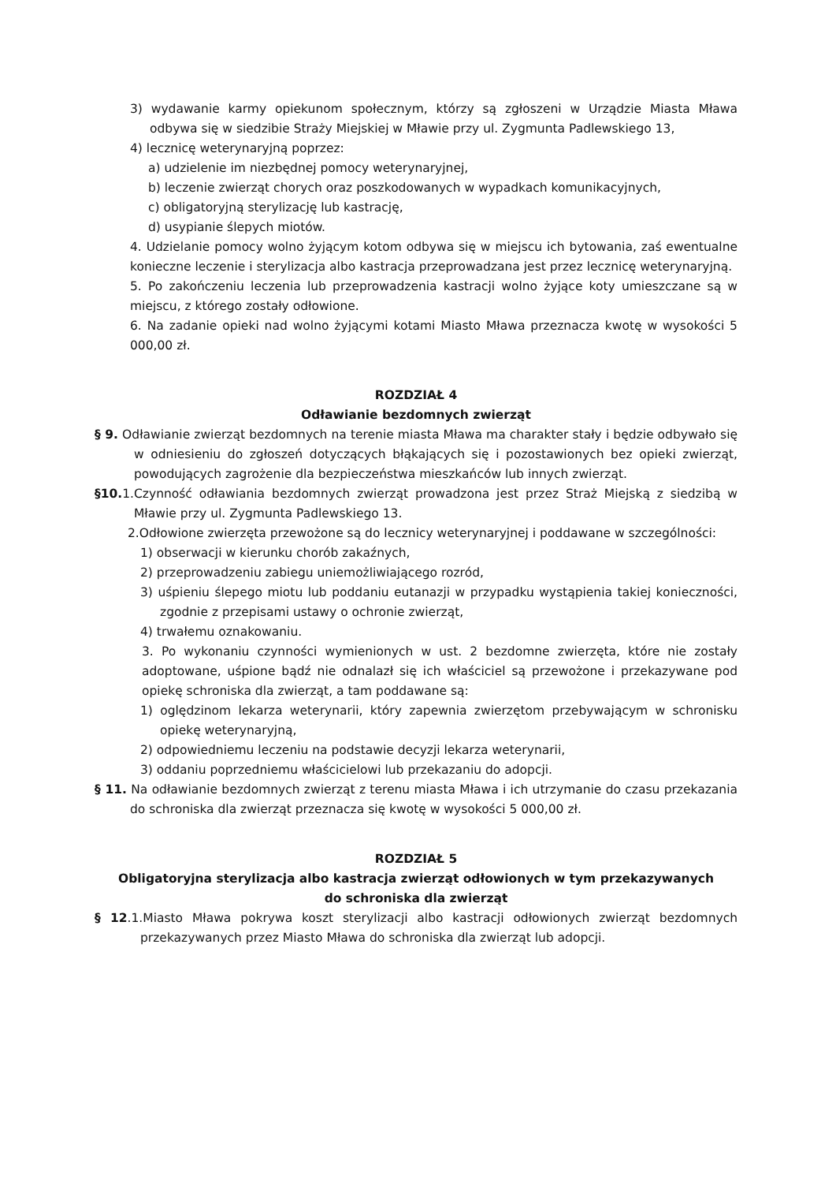3) wydawanie karmy opiekunom społecznym, którzy są zgłoszeni w Urządzie Miasta Mława odbywa się w siedzibie Straży Miejskiej w Mławie przy ul. Zygmunta Padlewskiego 13,
4) lecznicę weterynaryjną poprzez:
a) udzielenie im niezbędnej pomocy weterynaryjnej,
b) leczenie zwierząt chorych oraz poszkodowanych w wypadkach komunikacyjnych,
c) obligatoryjną sterylizację lub kastrację,
d) usypianie ślepych miotów.
4. Udzielanie pomocy wolno żyjącym kotom odbywa się w miejscu ich bytowania, zaś ewentualne konieczne leczenie i sterylizacja albo kastracja przeprowadzana jest przez lecznicę weterynaryjną.
5. Po zakończeniu leczenia lub przeprowadzenia kastracji wolno żyjące koty umieszczane są w miejscu, z którego zostały odłowione.
6. Na zadanie opieki nad wolno żyjącymi kotami Miasto Mława przeznacza kwotę w wysokości 5 000,00 zł.
ROZDZIAŁ 4
Odławianie bezdomnych zwierząt
§ 9. Odławianie zwierząt bezdomnych na terenie miasta Mława ma charakter stały i będzie odbywało się w odniesieniu do zgłoszeń dotyczących błąkających się i pozostawionych bez opieki zwierząt, powodujących zagrożenie dla bezpieczeństwa mieszkańców lub innych zwierząt.
§10. 1.Czynność odławiania bezdomnych zwierząt prowadzona jest przez Straż Miejską z siedzibą w Mławie przy ul. Zygmunta Padlewskiego 13.
2.Odłowione zwierzęta przewożone są do lecznicy weterynaryjnej i poddawane w szczególności:
1) obserwacji w kierunku chorób zakaźnych,
2) przeprowadzeniu zabiegu uniemożliwiającego rozród,
3) uśpieniu ślepego miotu lub poddaniu eutanazji w przypadku wystąpienia takiej konieczności, zgodnie z przepisami ustawy o ochronie zwierząt,
4) trwałemu oznakowaniu.
3. Po wykonaniu czynności wymienionych w ust. 2 bezdomne zwierzęta, które nie zostały adoptowane, uśpione bądź nie odnalazł się ich właściciel są przewożone i przekazywane pod opiekę schroniska dla zwierząt, a tam poddawane są:
1) oględzinom lekarza weterynarii, który zapewnia zwierzętom przebywającym w schronisku opiekę weterynaryjną,
2) odpowiedniemu leczeniu na podstawie decyzji lekarza weterynarii,
3) oddaniu poprzedniemu właścicielowi lub przekazaniu do adopcji.
§ 11. Na odławianie bezdomnych zwierząt z terenu miasta Mława i ich utrzymanie do czasu przekazania do schroniska dla zwierząt przeznacza się kwotę w wysokości 5 000,00 zł.
ROZDZIAŁ 5
Obligatoryjna sterylizacja albo kastracja zwierząt odłowionych w tym przekazywanych
do schroniska dla zwierząt
§ 12.1.Miasto Mława pokrywa koszt sterylizacji albo kastracji odłowionych zwierząt bezdomnych przekazywanych przez Miasto Mława do schroniska dla zwierząt lub adopcji.